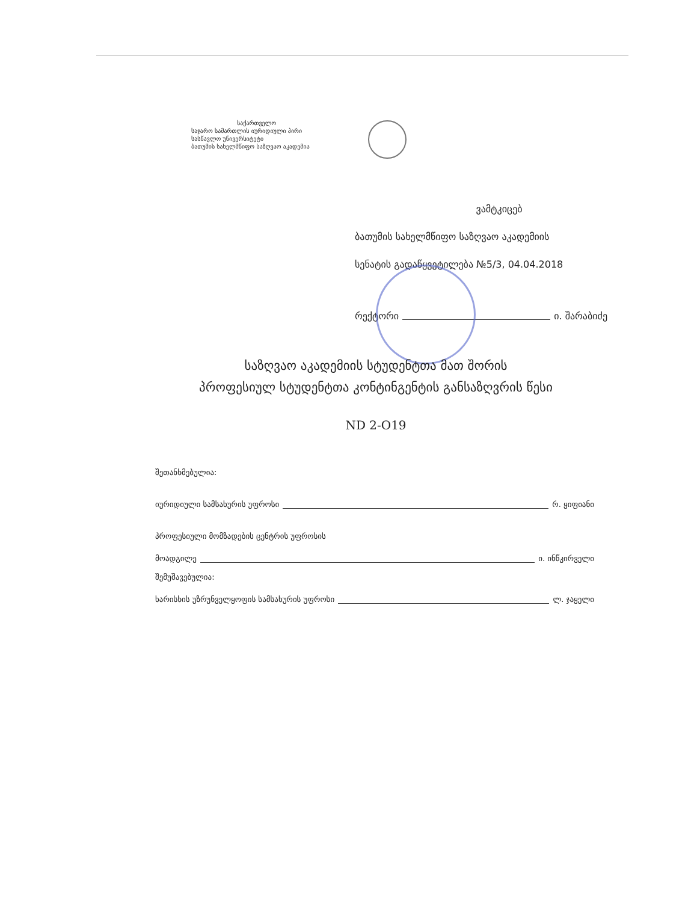საქართველო
საჯარო სამართლის იურიდიული პირი
სასწავლო უნივერსიტეტი
ბათუმის სახელმწიფო საზღვაო აკადემია
ვამტკიცებ
ბათუმის სახელმწიფო საზღვაო აკადემიის
სენატის გადაწყვეტილება №5/3, 04.04.2018
რექტორი ი. შარაბიძე
საზღვაო აკადემიის სტუდენტთა მათ შორის
პროფესიულ სტუდენტთა კონტინგენტის განსაზღვრის წესი
ND 2-O19
შეთანხმებულია:
იურიდიული სამსახურის უფროსი რ. ყიფიანი
პროფესიული მომზადების ცენტრის უფროსის
მოადგილე ი. ინწკირველი
შემუშავებულია:
ხარისხის უზრუნველყოფის სამსახურის უფროსი ლ. ჯაყელი